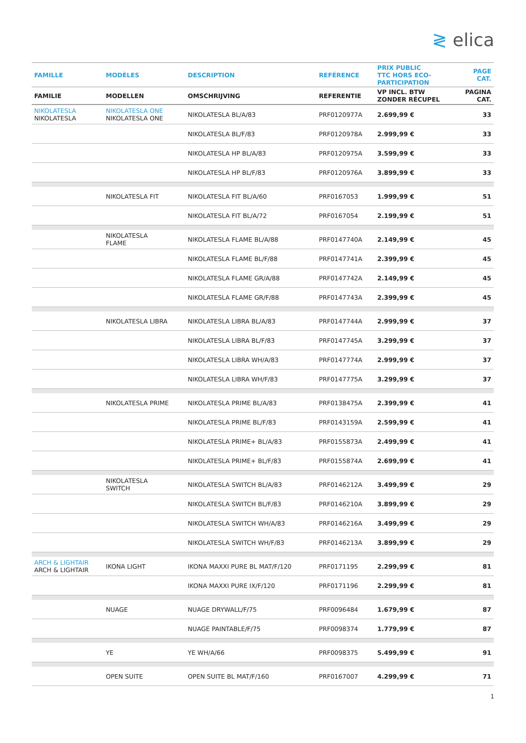≷ elica
| FAMILLE | MODÈLES | DESCRIPTION | REFÉRENCE | PRIX PUBLIC TTC HORS ECO- PARTICIPATION | PAGE CAT. |
| --- | --- | --- | --- | --- | --- |
| FAMILIE | MODELLEN | OMSCHRIJVING | REFERENTIE | VP INCL. BTW ZONDER RÉCUPEL | PAGINA CAT. |
| NIKOLATESLA NIKOLATESLA | NIKOLATESLA ONE NIKOLATESLA ONE | NIKOLATESLA BL/A/83 | PRF0120977A | 2.699,99 € | 33 |
| | | NIKOLATESLA BL/F/83 | PRF0120978A | 2.999,99 € | 33 |
| | | NIKOLATESLA HP BL/A/83 | PRF0120975A | 3.599,99 € | 33 |
| | | NIKOLATESLA HP BL/F/83 | PRF0120976A | 3.899,99 € | 33 |
| | NIKOLATESLA FIT | NIKOLATESLA FIT BL/A/60 | PRF0167053 | 1.999,99 € | 51 |
| | | NIKOLATESLA FIT BL/A/72 | PRF0167054 | 2.199,99 € | 51 |
| | NIKOLATESLA FLAME | NIKOLATESLA FLAME BL/A/88 | PRF0147740A | 2.149,99 € | 45 |
| | | NIKOLATESLA FLAME BL/F/88 | PRF0147741A | 2.399,99 € | 45 |
| | | NIKOLATESLA FLAME GR/A/88 | PRF0147742A | 2.149,99 € | 45 |
| | | NIKOLATESLA FLAME GR/F/88 | PRF0147743A | 2.399,99 € | 45 |
| | NIKOLATESLA LIBRA | NIKOLATESLA LIBRA BL/A/83 | PRF0147744A | 2.999,99 € | 37 |
| | | NIKOLATESLA LIBRA BL/F/83 | PRF0147745A | 3.299,99 € | 37 |
| | | NIKOLATESLA LIBRA WH/A/83 | PRF0147774A | 2.999,99 € | 37 |
| | | NIKOLATESLA LIBRA WH/F/83 | PRF0147775A | 3.299,99 € | 37 |
| | NIKOLATESLA PRIME | NIKOLATESLA PRIME BL/A/83 | PRF0138475A | 2.399,99 € | 41 |
| | | NIKOLATESLA PRIME BL/F/83 | PRF0143159A | 2.599,99 € | 41 |
| | | NIKOLATESLA PRIME+ BL/A/83 | PRF0155873A | 2.499,99 € | 41 |
| | | NIKOLATESLA PRIME+ BL/F/83 | PRF0155874A | 2.699,99 € | 41 |
| | NIKOLATESLA SWITCH | NIKOLATESLA SWITCH BL/A/83 | PRF0146212A | 3.499,99 € | 29 |
| | | NIKOLATESLA SWITCH BL/F/83 | PRF0146210A | 3.899,99 € | 29 |
| | | NIKOLATESLA SWITCH WH/A/83 | PRF0146216A | 3.499,99 € | 29 |
| | | NIKOLATESLA SWITCH WH/F/83 | PRF0146213A | 3.899,99 € | 29 |
| ARCH & LIGHTAIR ARCH & LIGHTAIR | IKONA LIGHT | IKONA MAXXI PURE BL MAT/F/120 | PRF0171195 | 2.299,99 € | 81 |
| | | IKONA MAXXI PURE IX/F/120 | PRF0171196 | 2.299,99 € | 81 |
| | NUAGE | NUAGE DRYWALL/F/75 | PRF0096484 | 1.679,99 € | 87 |
| | | NUAGE PAINTABLE/F/75 | PRF0098374 | 1.779,99 € | 87 |
| | YE | YE WH/A/66 | PRF0098375 | 5.499,99 € | 91 |
| | OPEN SUITE | OPEN SUITE BL MAT/F/160 | PRF0167007 | 4.299,99 € | 71 |
1